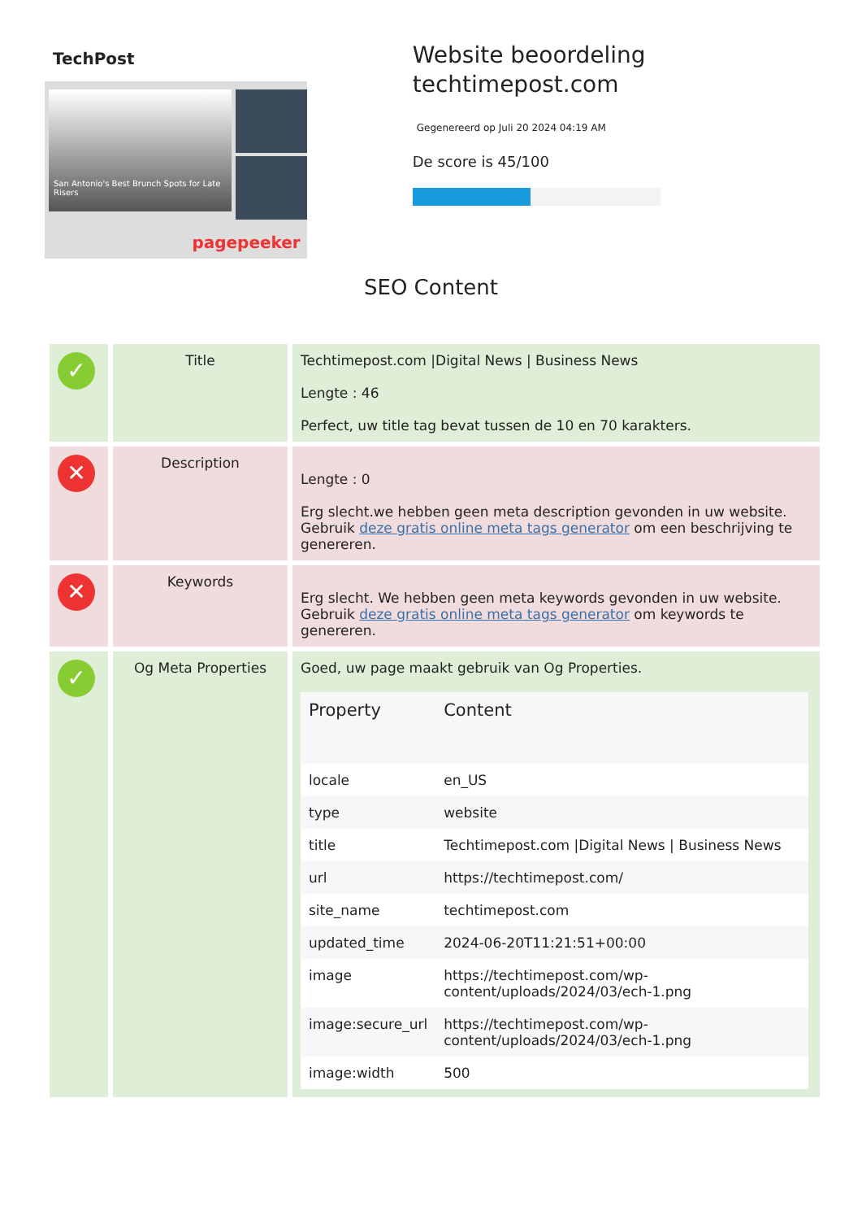TechPost
San Antonio's Best Brunch Spots for Late Risers
pagepeeker
Website beoordeling techtimepost.com
Gegenereerd op Juli 20 2024 04:19 AM
De score is 45/100
SEO Content
| ✓ | Title | Techtimepost.com /Digital News / Business News Lengte : 46 Perfect, uw title tag bevat tussen de 10 en 70 karakters. |
| ✕ | Description | Lengte : 0 Erg slecht.we hebben geen meta description gevonden in uw website. Gebruik deze gratis online meta tags generator om een beschrijving te genereren. |
| ✕ | Keywords | Erg slecht. We hebben geen meta keywords gevonden in uw website. Gebruik deze gratis online meta tags generator om keywords te genereren. |
| ✓ | Og Meta Properties | Goed, uw page maakt gebruik van Og Properties. / Property / Content / / --- / --- / / locale / en_US / / type / website / / title / Techtimepost.com /Digital News / Business News / / url / https://techtimepost.com/ / / site_name / techtimepost.com / / updated_time / 2024-06-20T11:21:51+00:00 / / image / https://techtimepost.com/wp-content/uploads/2024/03/ech-1.png / / image:secure_url / https://techtimepost.com/wp-content/uploads/2024/03/ech-1.png / / image:width / 500 / |